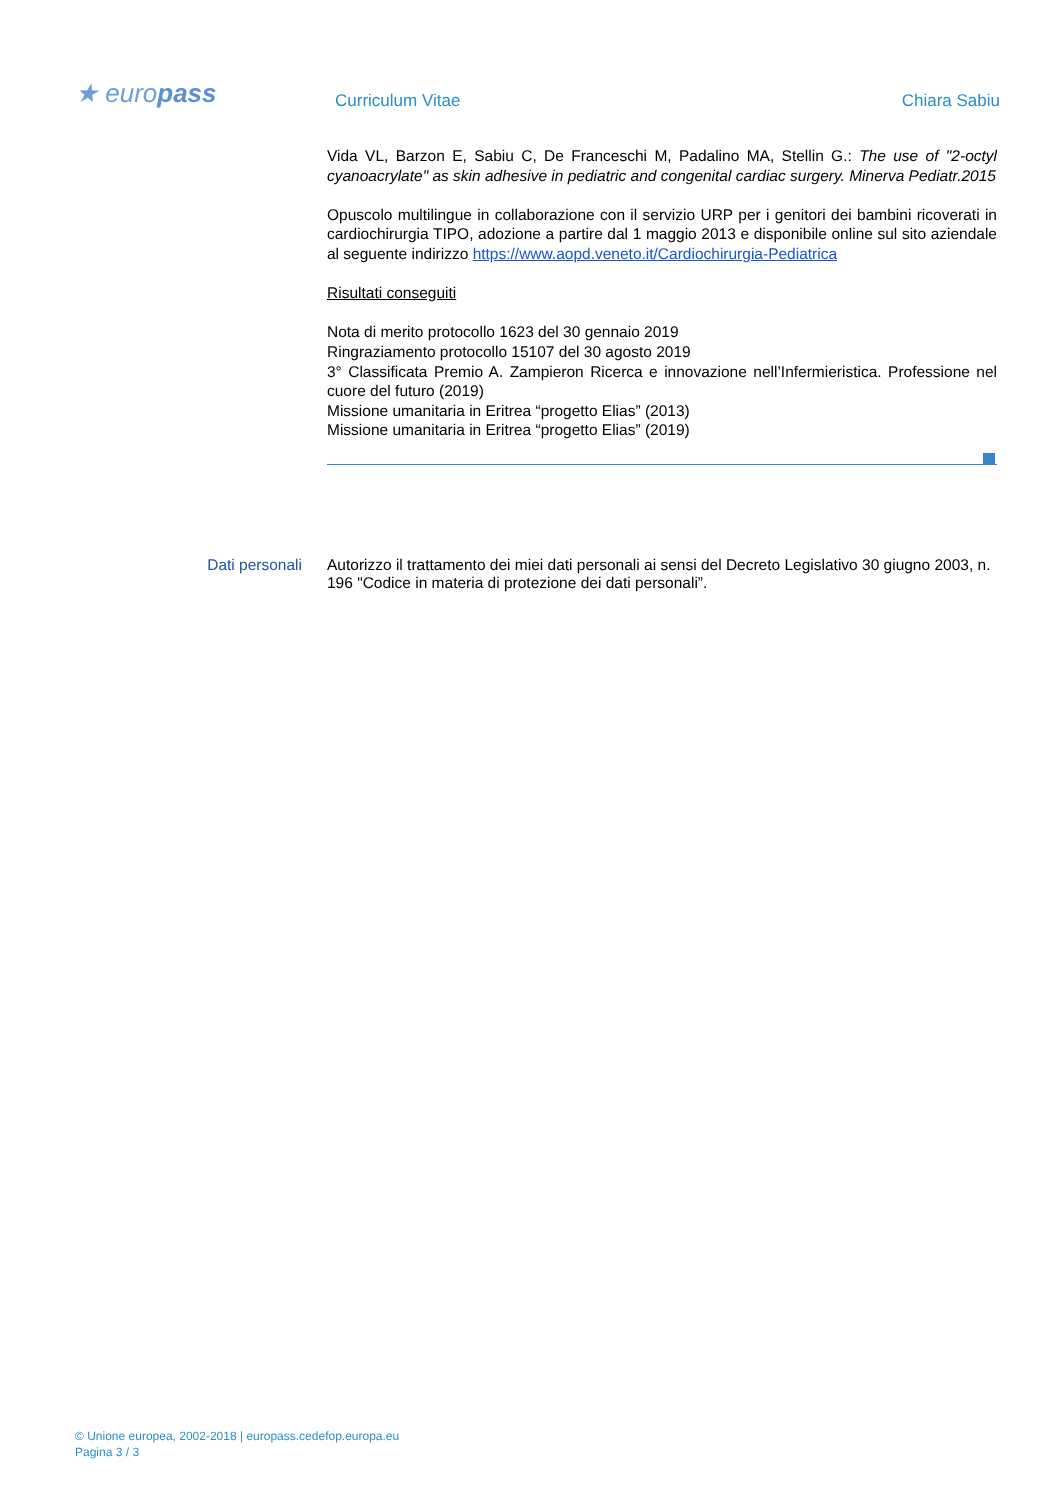★ europass
Curriculum Vitae Chiara Sabiu
Vida VL, Barzon E, Sabiu C, De Franceschi M, Padalino MA, Stellin G.: The use of "2-octyl cyanoacrylate" as skin adhesive in pediatric and congenital cardiac surgery. Minerva Pediatr.2015
Opuscolo multilingue in collaborazione con il servizio URP per i genitori dei bambini ricoverati in cardiochirurgia TIPO, adozione a partire dal 1 maggio 2013 e disponibile online sul sito aziendale al seguente indirizzo https://www.aopd.veneto.it/Cardiochirurgia-Pediatrica
Risultati conseguiti
Nota di merito protocollo 1623 del 30 gennaio 2019
Ringraziamento protocollo 15107 del 30 agosto 2019
3° Classificata Premio A. Zampieron Ricerca e innovazione nell’Infermieristica. Professione nel cuore del futuro (2019)
Missione umanitaria in Eritrea “progetto Elias” (2013)
Missione umanitaria in Eritrea “progetto Elias” (2019)
Dati personali Autorizzo il trattamento dei miei dati personali ai sensi del Decreto Legislativo 30 giugno 2003, n. 196 "Codice in materia di protezione dei dati personali”.
© Unione europea, 2002-2018 | europass.cedefop.europa.eu
Pagina 3 / 3